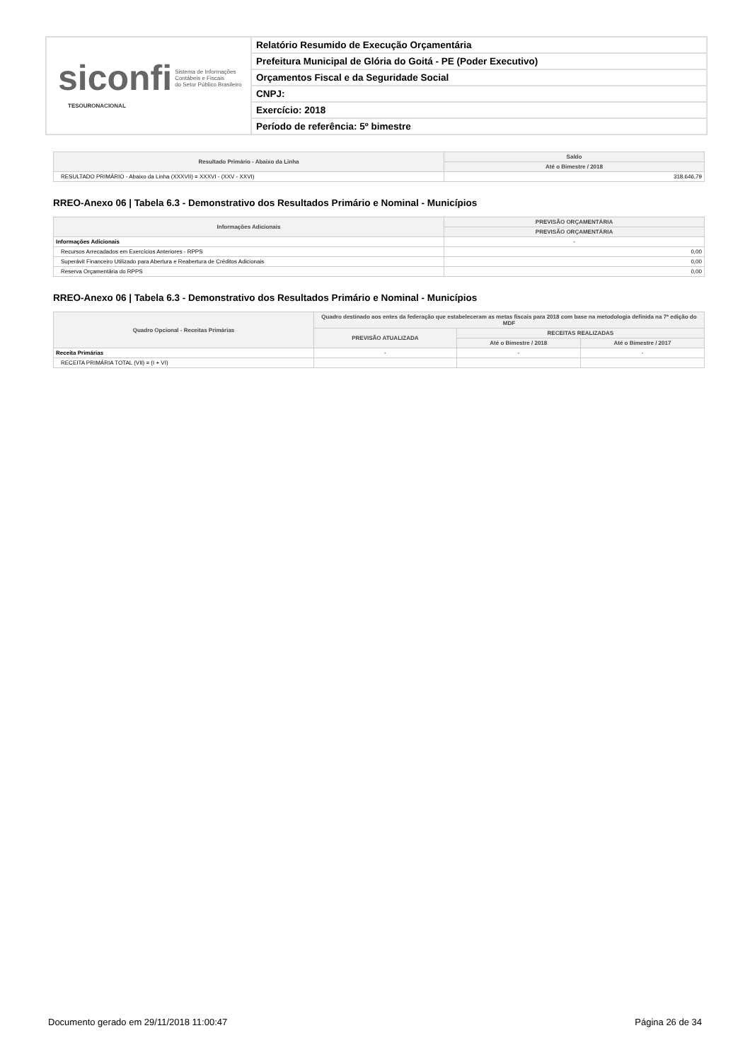siconfi Sistema de Informações
Contábeis e Fiscais
do Setor Público Brasileiro
TESOURONACIONAL
Relatório Resumido de Execução Orçamentária
Prefeitura Municipal de Glória do Goitá - PE (Poder Executivo)
Orçamentos Fiscal e da Seguridade Social
CNPJ:
Exercício: 2018
Período de referência: 5º bimestre
| Resultado Primário - Abaixo da Linha | Saldo |
| --- | --- |
| | Até o Bimestre / 2018 |
| RESULTADO PRIMÁRIO - Abaixo da Linha (XXXVII) = XXXVI - (XXV - XXVI) | 318.646,79 |
RREO-Anexo 06 | Tabela 6.3 - Demonstrativo dos Resultados Primário e Nominal - Municípios
| Informações Adicionais | PREVISÃO ORÇAMENTÁRIA |
| --- | --- |
| | PREVISÃO ORÇAMENTÁRIA |
| Informações Adicionais | - |
| Recursos Arrecadados em Exercícios Anteriores - RPPS | 0,00 |
| Superávit Financeiro Utilizado para Abertura e Reabertura de Créditos Adicionais | 0,00 |
| Reserva Orçamentária do RPPS | 0,00 |
RREO-Anexo 06 | Tabela 6.3 - Demonstrativo dos Resultados Primário e Nominal - Municípios
| Quadro Opcional - Receitas Primárias | Quadro destinado aos entes da federação que estabeleceram as metas fiscais para 2018 com base na metodologia definida na 7ª edição do MDF | | |
| --- | --- | --- | --- |
| | PREVISÃO ATUALIZADA | RECEITAS REALIZADAS | |
| | | Até o Bimestre / 2018 | Até o Bimestre / 2017 |
| Receita Primárias | - | - | - |
| RECEITA PRIMÁRIA TOTAL (VII) = (I + VI) | | | |
Documento gerado em 29/11/2018 11:00:47 Página 26 de 34